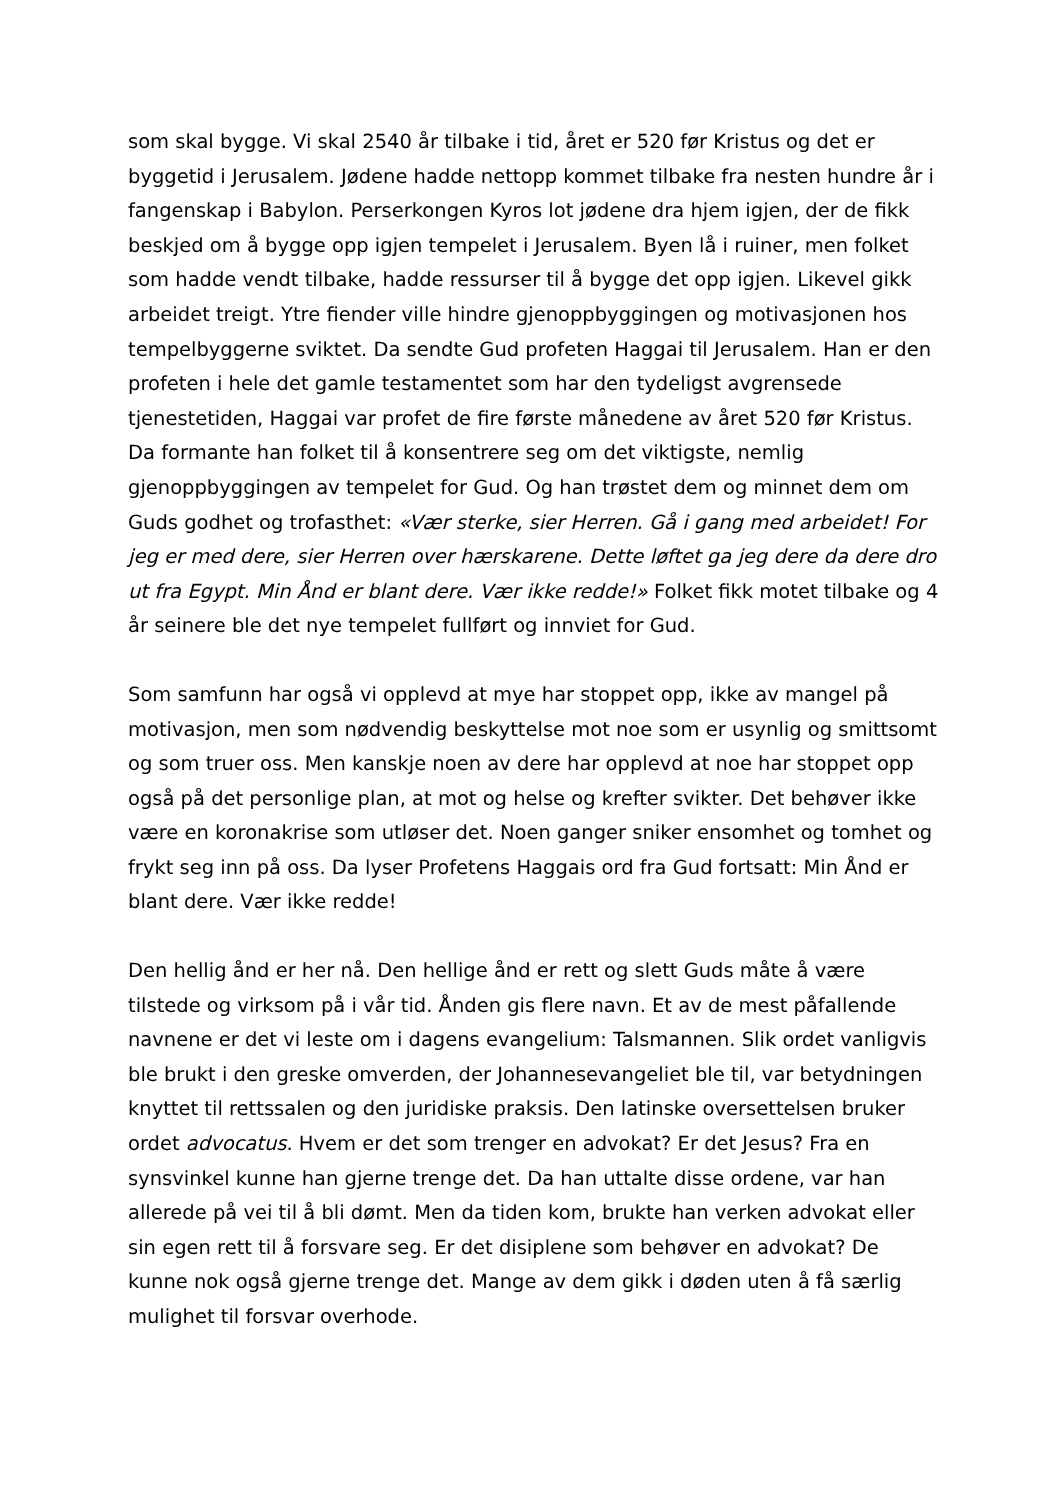som skal bygge. Vi skal 2540 år tilbake i tid, året er 520 før Kristus og det er byggetid i Jerusalem. Jødene hadde nettopp kommet tilbake fra nesten hundre år i fangenskap i Babylon. Perserkongen Kyros lot jødene dra hjem igjen, der de fikk beskjed om å bygge opp igjen tempelet i Jerusalem. Byen lå i ruiner, men folket som hadde vendt tilbake, hadde ressurser til å bygge det opp igjen. Likevel gikk arbeidet treigt. Ytre fiender ville hindre gjenoppbyggingen og motivasjonen hos tempelbyggerne sviktet. Da sendte Gud profeten Haggai til Jerusalem. Han er den profeten i hele det gamle testamentet som har den tydeligst avgrensede tjenestetiden, Haggai var profet de fire første månedene av året 520 før Kristus. Da formante han folket til å konsentrere seg om det viktigste, nemlig gjenoppbyggingen av tempelet for Gud. Og han trøstet dem og minnet dem om Guds godhet og trofasthet: «Vær sterke, sier Herren. Gå i gang med arbeidet! For jeg er med dere, sier Herren over hærskarene. Dette løftet ga jeg dere da dere dro ut fra Egypt. Min Ånd er blant dere. Vær ikke redde!» Folket fikk motet tilbake og 4 år seinere ble det nye tempelet fullført og innviet for Gud.
Som samfunn har også vi opplevd at mye har stoppet opp, ikke av mangel på motivasjon, men som nødvendig beskyttelse mot noe som er usynlig og smittsomt og som truer oss. Men kanskje noen av dere har opplevd at noe har stoppet opp også på det personlige plan, at mot og helse og krefter svikter. Det behøver ikke være en koronakrise som utløser det. Noen ganger sniker ensomhet og tomhet og frykt seg inn på oss. Da lyser Profetens Haggais ord fra Gud fortsatt: Min Ånd er blant dere. Vær ikke redde!
Den hellig ånd er her nå. Den hellige ånd er rett og slett Guds måte å være tilstede og virksom på i vår tid. Ånden gis flere navn. Et av de mest påfallende navnene er det vi leste om i dagens evangelium: Talsmannen. Slik ordet vanligvis ble brukt i den greske omverden, der Johannesevangeliet ble til, var betydningen knyttet til rettssalen og den juridiske praksis. Den latinske oversettelsen bruker ordet advocatus. Hvem er det som trenger en advokat? Er det Jesus? Fra en synsvinkel kunne han gjerne trenge det. Da han uttalte disse ordene, var han allerede på vei til å bli dømt. Men da tiden kom, brukte han verken advokat eller sin egen rett til å forsvare seg. Er det disiplene som behøver en advokat? De kunne nok også gjerne trenge det. Mange av dem gikk i døden uten å få særlig mulighet til forsvar overhode.